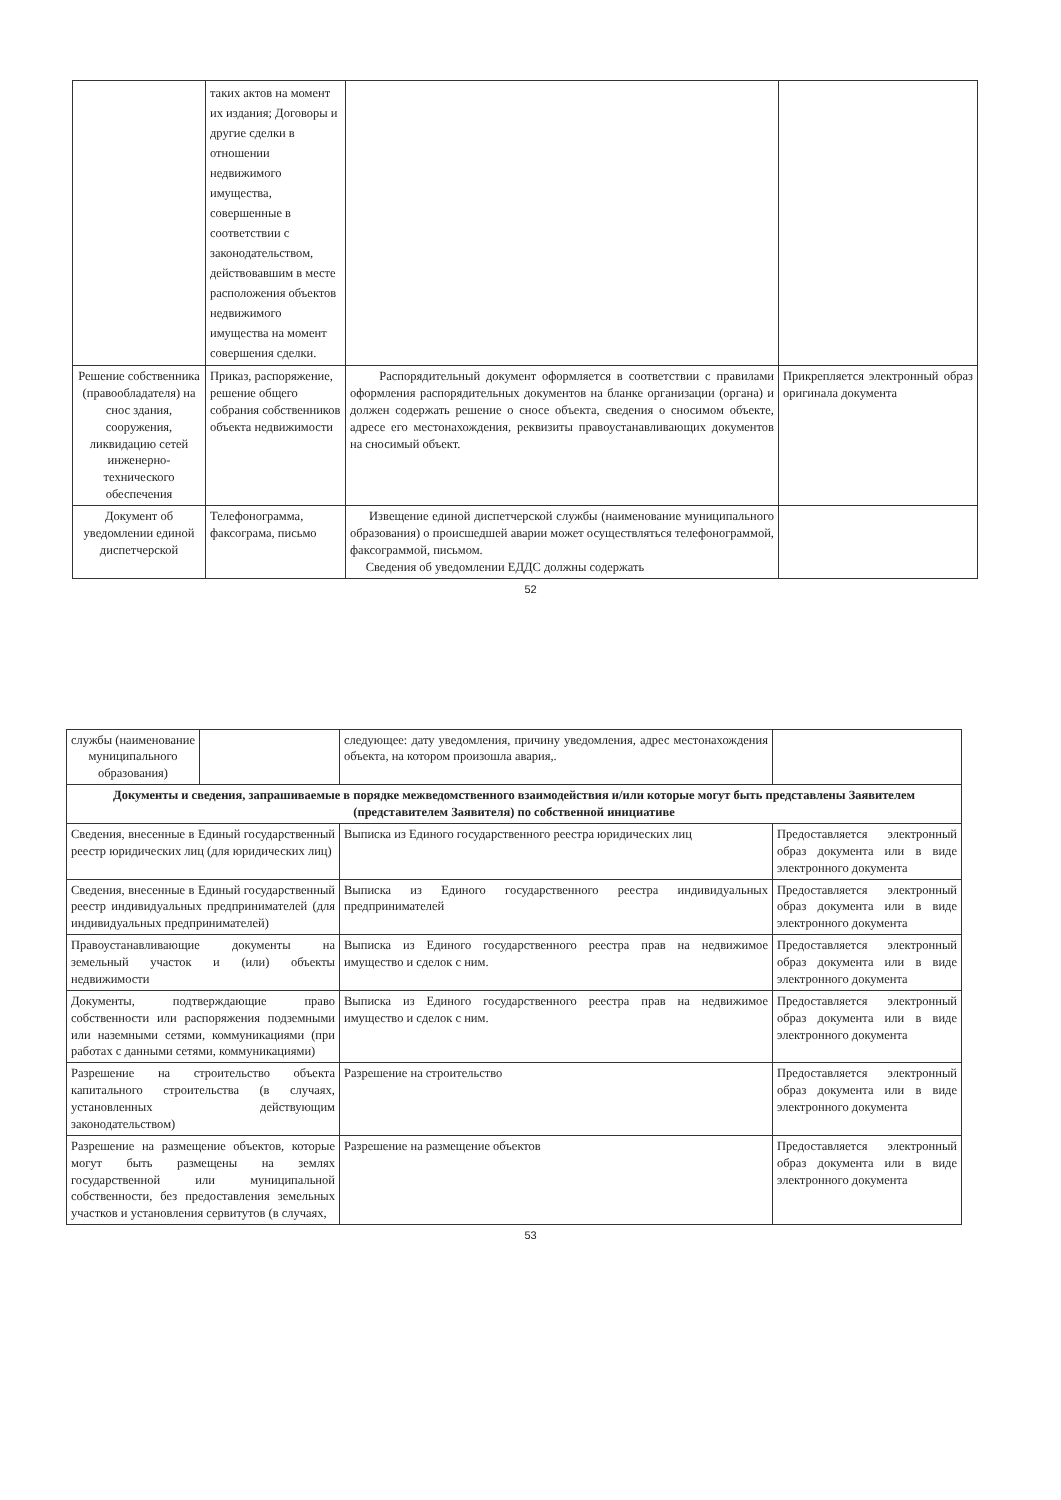| | таких актов на момент их издания; Договоры и другие сделки в отношении недвижимого имущества, совершенные в соответствии с законодательством, действовавшим в месте расположения объектов недвижимого имущества на момент совершения сделки. | | |
| Решение собственника (правообладателя) на снос здания, сооружения, ликвидацию сетей инженерно-технического обеспечения | Приказ, распоряжение, решение общего собрания собственников объекта недвижимости | Распорядительный документ оформляется в соответствии с правилами оформления распорядительных документов на бланке организации (органа) и должен содержать решение о сносе объекта, сведения о сносимом объекте, адресе его местонахождения, реквизиты правоустанавливающих документов на сносимый объект. | Прикрепляется электронный образ оригинала документа |
| Документ об уведомлении единой диспетчерской | Телефонограмма, факсограма, письмо | Извещение единой диспетчерской службы (наименование муниципального образования) о происшедшей аварии может осуществляться телефонограммой, факсограммой, письмом. Сведения об уведомлении ЕДДС должны содержать | |
52
| службы (наименование муниципального образования) | | следующее: дату уведомления, причину уведомления, адрес местонахождения объекта, на котором произошла авария,. | |
| Документы и сведения, запрашиваемые в порядке межведомственного взаимодействия и/или которые могут быть представлены Заявителем (представителем Заявителя) по собственной инициативе | | | |
| Сведения, внесенные в Единый государственный реестр юридических лиц (для юридических лиц) | | Выписка из Единого государственного реестра юридических лиц | Предоставляется электронный образ документа или в виде электронного документа |
| Сведения, внесенные в Единый государственный реестр индивидуальных предпринимателей (для индивидуальных предпринимателей) | | Выписка из Единого государственного реестра индивидуальных предпринимателей | Предоставляется электронный образ документа или в виде электронного документа |
| Правоустанавливающие документы на земельный участок и (или) объекты недвижимости | | Выписка из Единого государственного реестра прав на недвижимое имущество и сделок с ним. | Предоставляется электронный образ документа или в виде электронного документа |
| Документы, подтверждающие право собственности или распоряжения подземными или наземными сетями, коммуникациями (при работах с данными сетями, коммуникациями) | | Выписка из Единого государственного реестра прав на недвижимое имущество и сделок с ним. | Предоставляется электронный образ документа или в виде электронного документа |
| Разрешение на строительство объекта капитального строительства (в случаях, установленных действующим законодательством) | | Разрешение на строительство | Предоставляется электронный образ документа или в виде электронного документа |
| Разрешение на размещение объектов, которые могут быть размещены на землях государственной или муниципальной собственности, без предоставления земельных участков и установления сервитутов (в случаях, | | Разрешение на размещение объектов | Предоставляется электронный образ документа или в виде электронного документа |
53